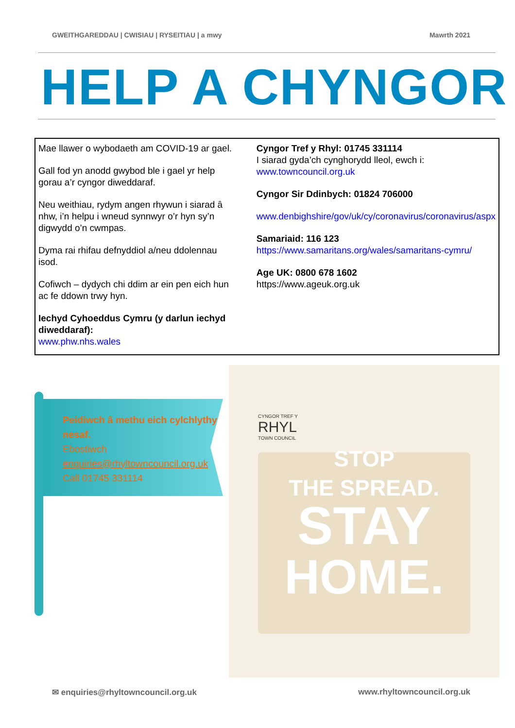GWEITHGAREDDAU | CWISIAU | RYSEITIAU | a mwy Mawrth 2021
HELP A CHYNGOR
Mae llawer o wybodaeth am COVID-19 ar gael.
Gall fod yn anodd gwybod ble i gael yr help gorau a’r cyngor diweddaraf.
Neu weithiau, rydym angen rhywun i siarad â nhw, i’n helpu i wneud synnwyr o’r hyn sy’n digwydd o’n cwmpas.
Dyma rai rhifau defnyddiol a/neu ddolennau isod.
Cofiwch – dydych chi ddim ar ein pen eich hun ac fe ddown trwy hyn.
Iechyd Cyhoeddus Cymru (y darlun iechyd diweddaraf):
www.phw.nhs.wales
Cyngor Tref y Rhyl: 01745 331114
I siarad gyda’ch cynghorydd lleol, ewch i:
www.towncouncil.org.uk
Cyngor Sir Ddinbych: 01824 706000
www.denbighshire/gov/uk/cy/coronavirus/coronavirus/aspx
Samariaid: 116 123
https://www.samaritans.org/wales/samaritans-cymru/
Age UK: 0800 678 1602
https://www.ageuk.org.uk
Peidiwch â methu eich cylchlythyr nesaf.
Ebostiwch
enquiries@rhyltowncouncil.org.uk
Call 01745 331114
CYNGOR TREF Y
RHYL
TOWN COUNCIL
STOP
THE SPREAD.
STAY
HOME.
✉ enquiries@rhyltowncouncil.org.uk www.rhyltowncouncil.org.uk